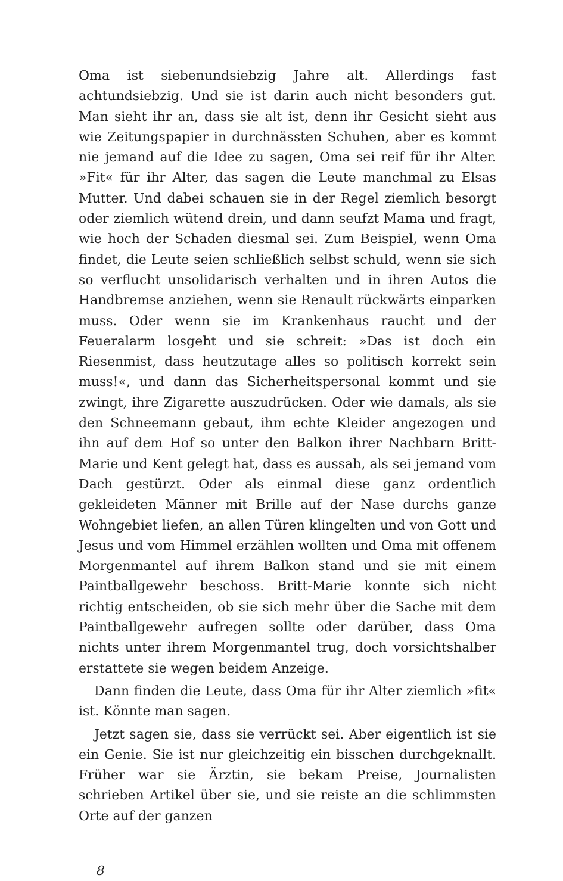Oma ist siebenundsiebzig Jahre alt. Allerdings fast achtundsiebzig. Und sie ist darin auch nicht besonders gut. Man sieht ihr an, dass sie alt ist, denn ihr Gesicht sieht aus wie Zeitungspapier in durchnässten Schuhen, aber es kommt nie jemand auf die Idee zu sagen, Oma sei reif für ihr Alter. »Fit« für ihr Alter, das sagen die Leute manchmal zu Elsas Mutter. Und dabei schauen sie in der Regel ziemlich besorgt oder ziemlich wütend drein, und dann seufzt Mama und fragt, wie hoch der Schaden diesmal sei. Zum Beispiel, wenn Oma findet, die Leute seien schließlich selbst schuld, wenn sie sich so verflucht unsolidarisch verhalten und in ihren Autos die Handbremse anziehen, wenn sie Renault rückwärts einparken muss. Oder wenn sie im Krankenhaus raucht und der Feueralarm losgeht und sie schreit: »Das ist doch ein Riesenmist, dass heutzutage alles so politisch korrekt sein muss!«, und dann das Sicherheitspersonal kommt und sie zwingt, ihre Zigarette auszudrücken. Oder wie damals, als sie den Schneemann gebaut, ihm echte Kleider angezogen und ihn auf dem Hof so unter den Balkon ihrer Nachbarn Britt-Marie und Kent gelegt hat, dass es aussah, als sei jemand vom Dach gestürzt. Oder als einmal diese ganz ordentlich gekleideten Männer mit Brille auf der Nase durchs ganze Wohngebiet liefen, an allen Türen klingelten und von Gott und Jesus und vom Himmel erzählen wollten und Oma mit offenem Morgenmantel auf ihrem Balkon stand und sie mit einem Paintballgewehr beschoss. Britt-Marie konnte sich nicht richtig entscheiden, ob sie sich mehr über die Sache mit dem Paintballgewehr aufregen sollte oder darüber, dass Oma nichts unter ihrem Morgenmantel trug, doch vorsichtshalber erstattete sie wegen beidem Anzeige.
Dann finden die Leute, dass Oma für ihr Alter ziemlich »fit« ist. Könnte man sagen.
Jetzt sagen sie, dass sie verrückt sei. Aber eigentlich ist sie ein Genie. Sie ist nur gleichzeitig ein bisschen durchgeknallt. Früher war sie Ärztin, sie bekam Preise, Journalisten schrieben Artikel über sie, und sie reiste an die schlimmsten Orte auf der ganzen
8